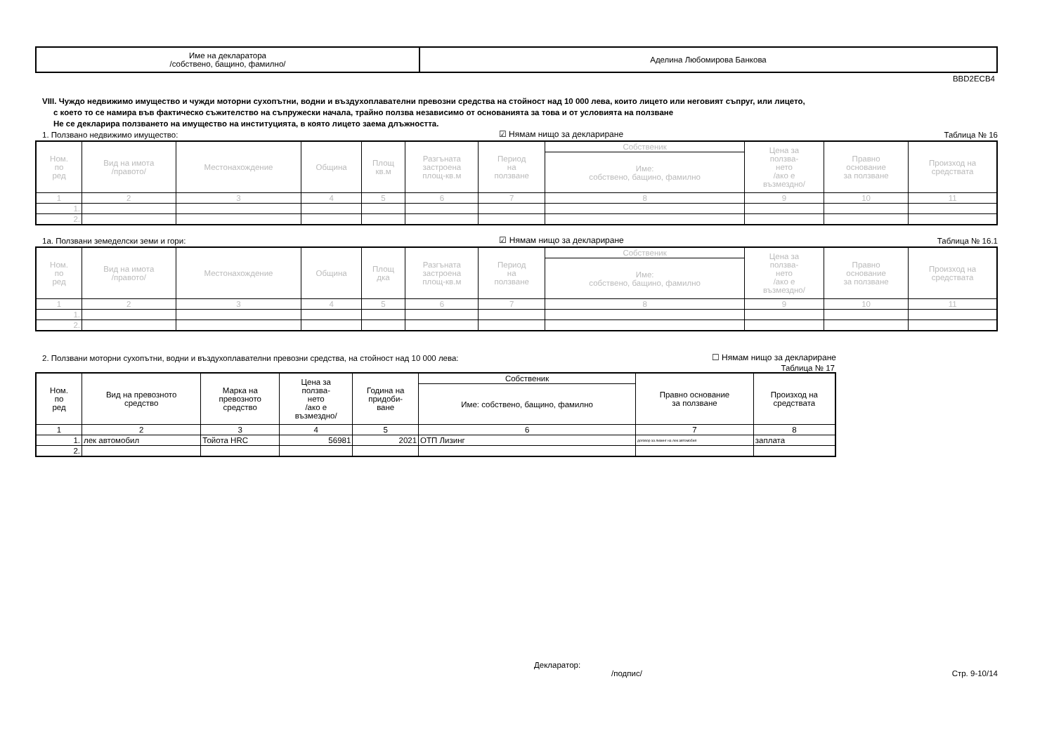| Име на декларатора /собствено, бащино, фамилно/ | Аделина Любомирова Банкова |
BBD2ECB4
VIII. Чуждо недвижимо имущество и чужди моторни сухопътни, водни и въздухоплавателни превозни средства на стойност над 10 000 лева, които лицето или неговият съпруг, или лицето,
с което то се намира във фактическо съжителство на съпружески начала, трайно ползва независимо от основанията за това и от условията на ползване
Не се декларира ползването на имущество на институцията, в която лицето заема длъжността.
1. Ползвано недвижимо имущество: ☑ Нямам нищо за деклариране Таблица № 16
| Ном. по ред | Вид на имота /правото/ | Местонахождение | Община | Площ кв.м | Разгъната застроена площ-кв.м | Период на ползване | Собственик | Цена за ползва- нето /ако е възмездно/ | Правно основание за ползване | Произход на средствата |
| --- | --- | --- | --- | --- | --- | --- | --- | --- | --- | --- |
| | | | | | | | Име: собствено, бащино, фамилно | | | |
| 1 | 2 | 3 | 4 | 5 | 6 | 7 | 8 | 9 | 10 | 11 |
| 1. | | | | | | | | | | |
| 2. | | | | | | | | | | |
1а. Ползвани земеделски земи и гори: ☑ Нямам нищо за деклариране Таблица № 16.1
| Ном. по ред | Вид на имота /правото/ | Местонахождение | Община | Площ дка | Разгъната застроена площ-кв.м | Период на ползване | Собственик | Цена за ползва- нето /ако е възмездно/ | Правно основание за ползване | Произход на средствата |
| --- | --- | --- | --- | --- | --- | --- | --- | --- | --- | --- |
| | | | | | | | Име: собствено, бащино, фамилно | | | |
| 1 | 2 | 3 | 4 | 5 | 6 | 7 | 8 | 9 | 10 | 11 |
| 1. | | | | | | | | | | |
| 2. | | | | | | | | | | |
2. Ползвани моторни сухопътни, водни и въздухоплавателни превозни средства, на стойност над 10 000 лева: ☐ Нямам нищо за деклариране
Таблица № 17
| Ном. по ред | Вид на превозното средство | Марка на превозното средство | Цена за ползва- нето /ако е възмездно/ | Година на придоби- ване | Собственик | Правно основание за ползване | Произход на средствата |
| --- | --- | --- | --- | --- | --- | --- | --- |
| | | | | | Име: собствено, бащино, фамилно | | |
| 1 | 2 | 3 | 4 | 5 | 6 | 7 | 8 |
| 1. | лек автомобил | Тойота HRC | 56981 | 2021 | ОТП Лизинг | договор за лизинг на лек автомобил | заплата |
| 2. | | | | | | | |
Декларатор:
/подпис/ Стр. 9-10/14